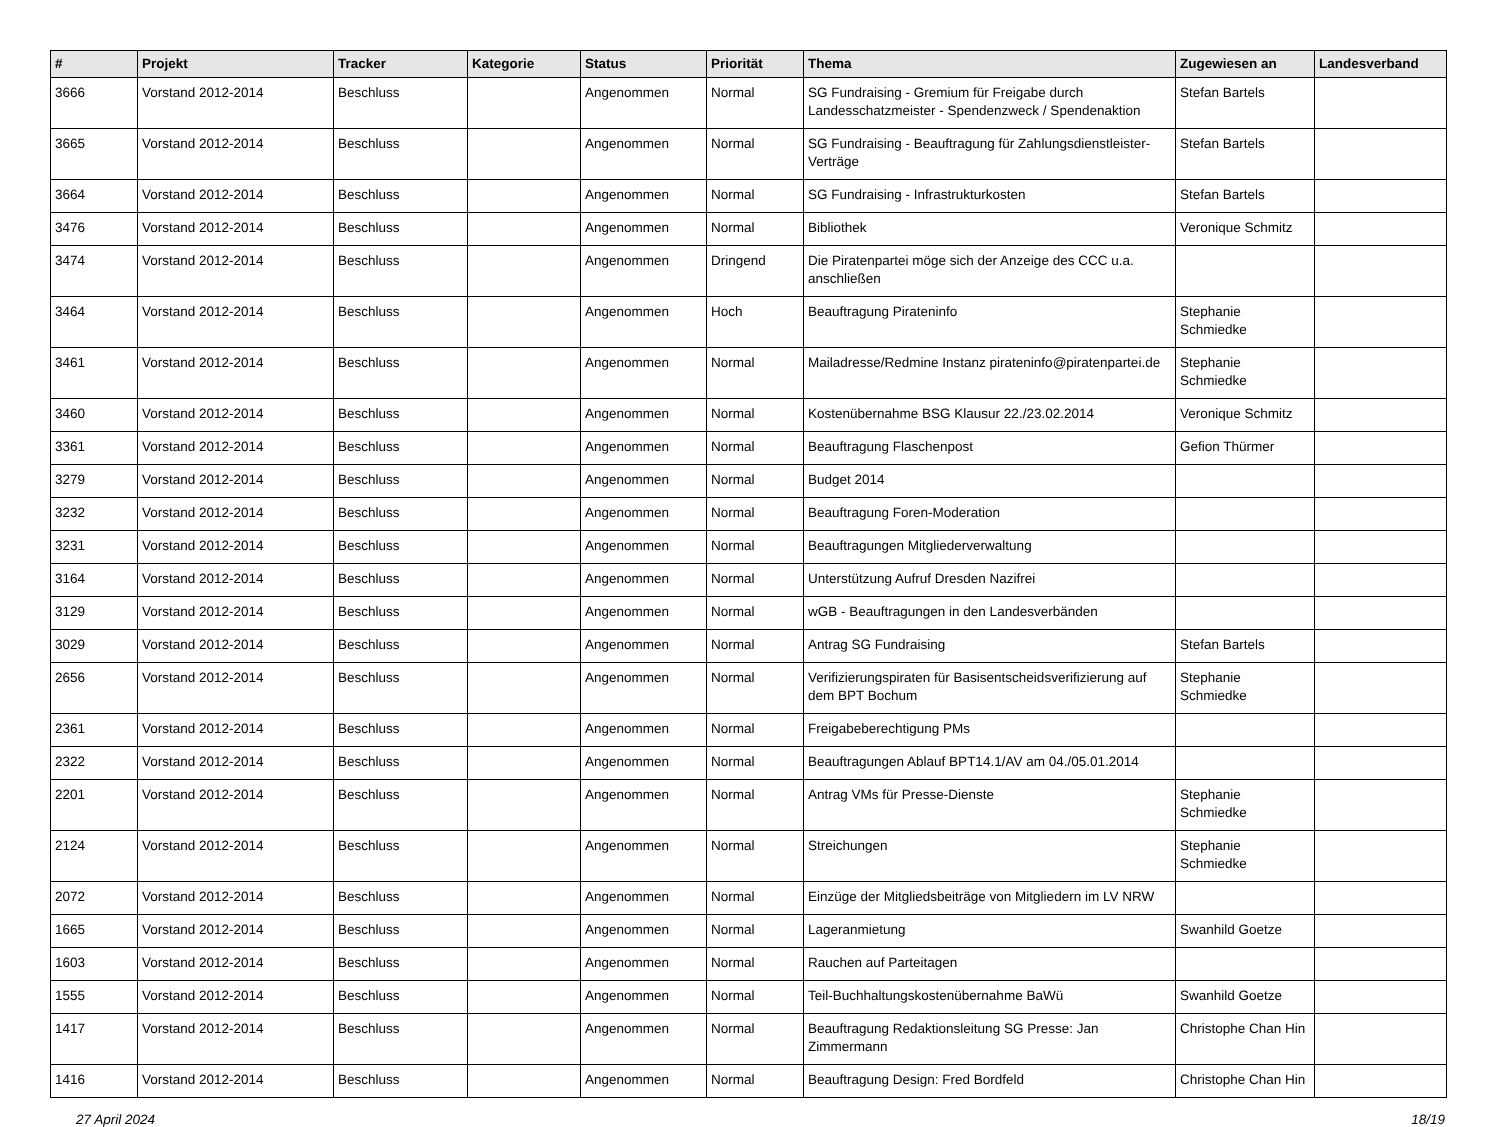| # | Projekt | Tracker | Kategorie | Status | Priorität | Thema | Zugewiesen an | Landesverband |
| --- | --- | --- | --- | --- | --- | --- | --- | --- |
| 3666 | Vorstand 2012-2014 | Beschluss | | Angenommen | Normal | SG Fundraising - Gremium für Freigabe durch Landesschatzmeister - Spendenzweck / Spendenaktion | Stefan Bartels | |
| 3665 | Vorstand 2012-2014 | Beschluss | | Angenommen | Normal | SG Fundraising - Beauftragung für Zahlungsdienstleister-Verträge | Stefan Bartels | |
| 3664 | Vorstand 2012-2014 | Beschluss | | Angenommen | Normal | SG Fundraising - Infrastrukturkosten | Stefan Bartels | |
| 3476 | Vorstand 2012-2014 | Beschluss | | Angenommen | Normal | Bibliothek | Veronique Schmitz | |
| 3474 | Vorstand 2012-2014 | Beschluss | | Angenommen | Dringend | Die Piratenpartei möge sich der Anzeige des CCC u.a. anschließen | | |
| 3464 | Vorstand 2012-2014 | Beschluss | | Angenommen | Hoch | Beauftragung Pirateninfo | Stephanie Schmiedke | |
| 3461 | Vorstand 2012-2014 | Beschluss | | Angenommen | Normal | Mailadresse/Redmine Instanz pirateninfo@piratenpartei.de | Stephanie Schmiedke | |
| 3460 | Vorstand 2012-2014 | Beschluss | | Angenommen | Normal | Kostenübernahme BSG Klausur 22./23.02.2014 | Veronique Schmitz | |
| 3361 | Vorstand 2012-2014 | Beschluss | | Angenommen | Normal | Beauftragung Flaschenpost | Gefion Thürmer | |
| 3279 | Vorstand 2012-2014 | Beschluss | | Angenommen | Normal | Budget 2014 | | |
| 3232 | Vorstand 2012-2014 | Beschluss | | Angenommen | Normal | Beauftragung Foren-Moderation | | |
| 3231 | Vorstand 2012-2014 | Beschluss | | Angenommen | Normal | Beauftragungen Mitgliederverwaltung | | |
| 3164 | Vorstand 2012-2014 | Beschluss | | Angenommen | Normal | Unterstützung Aufruf Dresden Nazifrei | | |
| 3129 | Vorstand 2012-2014 | Beschluss | | Angenommen | Normal | wGB - Beauftragungen in den Landesverbänden | | |
| 3029 | Vorstand 2012-2014 | Beschluss | | Angenommen | Normal | Antrag SG Fundraising | Stefan Bartels | |
| 2656 | Vorstand 2012-2014 | Beschluss | | Angenommen | Normal | Verifizierungspiraten für Basisentscheidsverifizierung auf dem BPT Bochum | Stephanie Schmiedke | |
| 2361 | Vorstand 2012-2014 | Beschluss | | Angenommen | Normal | Freigabeberechtigung PMs | | |
| 2322 | Vorstand 2012-2014 | Beschluss | | Angenommen | Normal | Beauftragungen Ablauf BPT14.1/AV am 04./05.01.2014 | | |
| 2201 | Vorstand 2012-2014 | Beschluss | | Angenommen | Normal | Antrag VMs für Presse-Dienste | Stephanie Schmiedke | |
| 2124 | Vorstand 2012-2014 | Beschluss | | Angenommen | Normal | Streichungen | Stephanie Schmiedke | |
| 2072 | Vorstand 2012-2014 | Beschluss | | Angenommen | Normal | Einzüge der Mitgliedsbeiträge von Mitgliedern im LV NRW | | |
| 1665 | Vorstand 2012-2014 | Beschluss | | Angenommen | Normal | Lageranmietung | Swanhild Goetze | |
| 1603 | Vorstand 2012-2014 | Beschluss | | Angenommen | Normal | Rauchen auf Parteitagen | | |
| 1555 | Vorstand 2012-2014 | Beschluss | | Angenommen | Normal | Teil-Buchhaltungskostenübernahme BaWü | Swanhild Goetze | |
| 1417 | Vorstand 2012-2014 | Beschluss | | Angenommen | Normal | Beauftragung Redaktionsleitung SG Presse: Jan Zimmermann | Christophe Chan Hin | |
| 1416 | Vorstand 2012-2014 | Beschluss | | Angenommen | Normal | Beauftragung Design: Fred Bordfeld | Christophe Chan Hin | |
27 April 2024 18/19